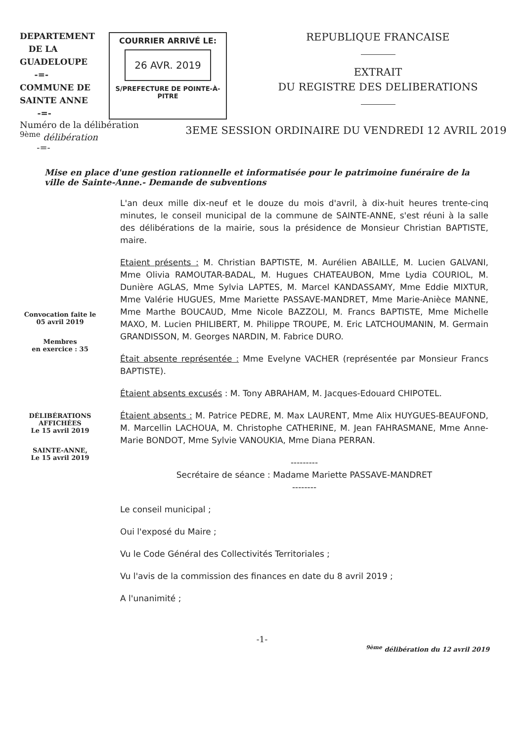DEPARTEMENT
DE LA
GUADELOUPE
-=-
COMMUNE DE
SAINTE ANNE
-=-
COURRIER ARRIVÉ LE:
26 AVR. 2019
S/PREFECTURE DE POINTE-À-PITRE
REPUBLIQUE FRANCAISE
EXTRAIT
DU REGISTRE DES DELIBERATIONS
Numéro de la délibération
<sup>9ème</sup> délibération
-=-
3EME SESSION ORDINAIRE DU VENDREDI 12 AVRIL 2019
Mise en place d'une gestion rationnelle et informatisée pour le patrimoine funéraire de la ville de Sainte-Anne.- Demande de subventions
Convocation faite le
05 avril 2019
Membres
en exercice : 35
DÉLIBÉRATIONS
AFFICHÉES
Le 15 avril 2019
SAINTE-ANNE,
Le 15 avril 2019
L'an deux mille dix-neuf et le douze du mois d'avril, à dix-huit heures trente-cinq minutes, le conseil municipal de la commune de SAINTE-ANNE, s'est réuni à la salle des délibérations de la mairie, sous la présidence de Monsieur Christian BAPTISTE, maire.
Etaient présents : M. Christian BAPTISTE, M. Aurélien ABAILLE, M. Lucien GALVANI, Mme Olivia RAMOUTAR-BADAL, M. Hugues CHATEAUBON, Mme Lydia COURIOL, M. Dunière AGLAS, Mme Sylvia LAPTES, M. Marcel KANDASSAMY, Mme Eddie MIXTUR, Mme Valérie HUGUES, Mme Mariette PASSAVE-MANDRET, Mme Marie-Anièce MANNE, Mme Marthe BOUCAUD, Mme Nicole BAZZOLI, M. Francs BAPTISTE, Mme Michelle MAXO, M. Lucien PHILIBERT, M. Philippe TROUPE, M. Eric LATCHOUMANIN, M. Germain GRANDISSON, M. Georges NARDIN, M. Fabrice DURO.
Était absente représentée : Mme Evelyne VACHER (représentée par Monsieur Francs BAPTISTE).
Étaient absents excusés : M. Tony ABRAHAM, M. Jacques-Edouard CHIPOTEL.
Étaient absents : M. Patrice PEDRE, M. Max LAURENT, Mme Alix HUYGUES-BEAUFOND, M. Marcellin LACHOUA, M. Christophe CATHERINE, M. Jean FAHRASMANE, Mme Anne-Marie BONDOT, Mme Sylvie VANOUKIA, Mme Diana PERRAN.
---------
Secrétaire de séance : Madame Mariette PASSAVE-MANDRET
--------
Le conseil municipal ;
Oui l'exposé du Maire ;
Vu le Code Général des Collectivités Territoriales ;
Vu l'avis de la commission des finances en date du 8 avril 2019 ;
A l'unanimité ;
-1-
<sup>9ème</sup> délibération du 12 avril 2019